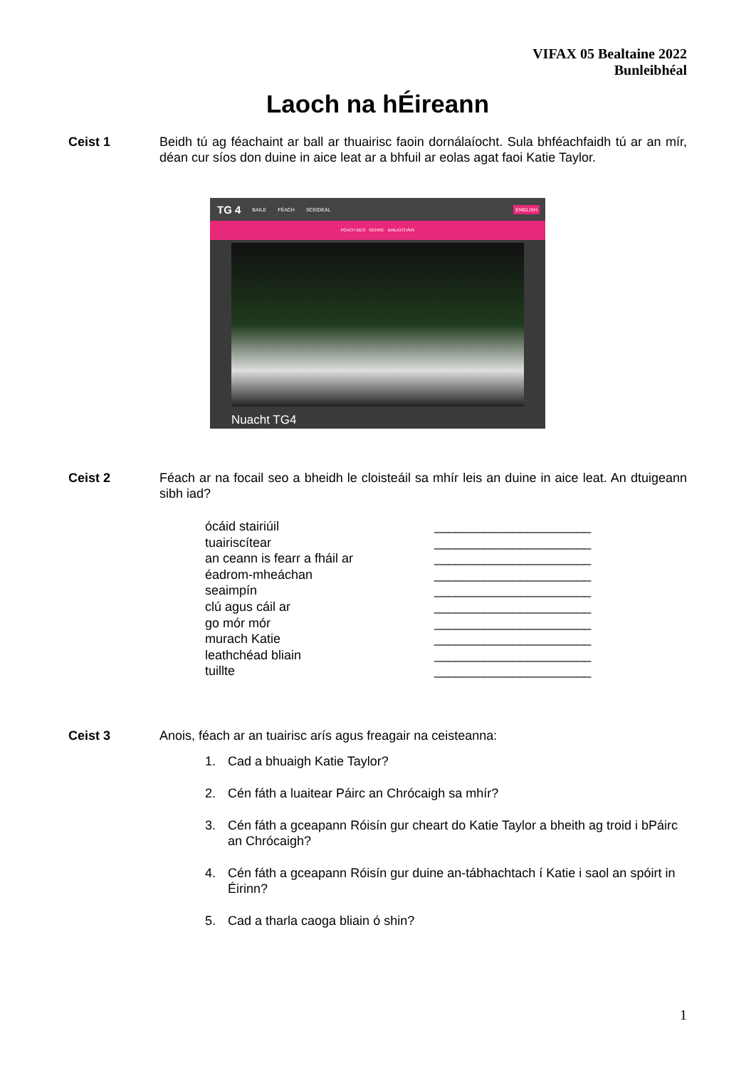VIFAX 05 Bealtaine 2022
Bunleibhéal
Laoch na hÉireann
Ceist 1 Beidh tú ag féachaint ar ball ar thuairisc faoin dornálaíocht. Sula bhféachfaidh tú ar an mír, déan cur síos don duine in aice leat ar a bhfuil ar eolas agat faoi Katie Taylor.
TG 4 BAILE FÉACH SCEIDEAL ENGLISH
FÉACH BEO GENRE BAILIÚCHÁIN
Nuacht TG4
Ceist 2 Féach ar na focail seo a bheidh le cloisteáil sa mhír leis an duine in aice leat. An dtuigeann sibh iad?
ócáid stairiúil
______________________
tuairiscítear
______________________
an ceann is fearr a fháil ar
______________________
éadrom-mheáchan
______________________
seaimpín
______________________
clú agus cáil ar
______________________
go mór mór
______________________
murach Katie
______________________
leathchéad bliain
______________________
tuillte
______________________
Ceist 3 Anois, féach ar an tuairisc arís agus freagair na ceisteanna:
1. Cad a bhuaigh Katie Taylor?
2. Cén fáth a luaitear Páirc an Chrócaigh sa mhír?
3. Cén fáth a gceapann Róisín gur cheart do Katie Taylor a bheith ag troid i bPáirc an Chrócaigh?
4. Cén fáth a gceapann Róisín gur duine an-tábhachtach í Katie i saol an spóirt in Éirinn?
5. Cad a tharla caoga bliain ó shin?
1